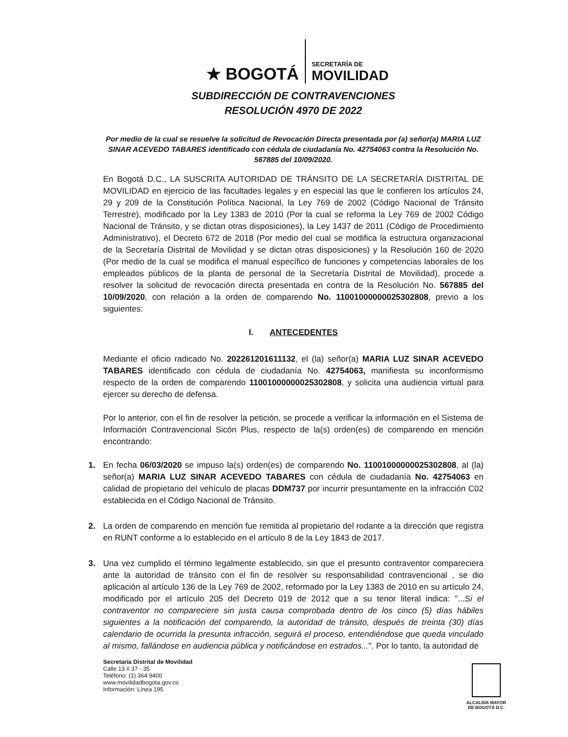★ BOGOTÁ
SECRETARÍA DE
MOVILIDAD
SUBDIRECCIÓN DE CONTRAVENCIONES
RESOLUCIÓN 4970 DE 2022
Por medio de la cual se resuelve la solicitud de Revocación Directa presentada por (a) señor(a) MARIA LUZ SINAR ACEVEDO TABARES identificado con cédula de ciudadanía No. 42754063 contra la Resolución No. 567885 del 10/09/2020.
En Bogotá D.C., LA SUSCRITA AUTORIDAD DE TRÁNSITO DE LA SECRETARÍA DISTRITAL DE MOVILIDAD en ejercicio de las facultades legales y en especial las que le confieren los artículos 24, 29 y 209 de la Constitución Política Nacional, la Ley 769 de 2002 (Código Nacional de Tránsito Terrestre), modificado por la Ley 1383 de 2010 (Por la cual se reforma la Ley 769 de 2002 Código Nacional de Tránsito, y se dictan otras disposiciones), la Ley 1437 de 2011 (Código de Procedimiento Administrativo), el Decreto 672 de 2018 (Por medio del cual se modifica la estructura organizacional de la Secretaría Distrital de Movilidad y se dictan otras disposiciones) y la Resolución 160 de 2020 (Por medio de la cual se modifica el manual específico de funciones y competencias laborales de los empleados públicos de la planta de personal de la Secretaría Distrital de Movilidad), procede a resolver la solicitud de revocación directa presentada en contra de la Resolución No. 567885 del 10/09/2020, con relación a la orden de comparendo No. 11001000000025302808, previo a los siguientes:
I. ANTECEDENTES
Mediante el oficio radicado No. 202261201611132, el (la) señor(a) MARIA LUZ SINAR ACEVEDO TABARES identificado con cédula de ciudadanía No. 42754063, manifiesta su inconformismo respecto de la orden de comparendo 11001000000025302808, y solicita una audiencia virtual para ejercer su derecho de defensa.
Por lo anterior, con el fin de resolver la petición, se procede a verificar la información en el Sistema de Información Contravencional Sicón Plus, respecto de la(s) orden(es) de comparendo en mención encontrando:
1. En fecha 06/03/2020 se impuso la(s) orden(es) de comparendo No. 11001000000025302808, al (la) señor(a) MARIA LUZ SINAR ACEVEDO TABARES con cédula de ciudadanía No. 42754063 en calidad de propietario del vehículo de placas DDM737 por incurrir presuntamente en la infracción C02 establecida en el Código Nacional de Tránsito.
2. La orden de comparendo en mención fue remitida al propietario del rodante a la dirección que registra en RUNT conforme a lo establecido en el artículo 8 de la Ley 1843 de 2017.
3. Una vez cumplido el término legalmente establecido, sin que el presunto contraventor compareciera ante la autoridad de tránsito con el fin de resolver su responsabilidad contravencional , se dio aplicación al artículo 136 de la Ley 769 de 2002, reformado por la Ley 1383 de 2010 en su artículo 24, modificado por el artículo 205 del Decreto 019 de 2012 que a su tenor literal indica: "...Si el contraventor no compareciere sin justa causa comprobada dentro de los cinco (5) días hábiles siguientes a la notificación del comparendo, la autoridad de tránsito, después de treinta (30) días calendario de ocurrida la presunta infracción, seguirá el proceso, entendiéndose que queda vinculado al mismo, fallándose en audiencia pública y notificándose en estrados...". Por lo tanto, la autoridad de
Secretaría Distrital de Movilidad
Calle 13 # 37 - 35
Teléfono: (1) 364 9400
www.movilidadbogota.gov.co
Información: Línea 195
ALCALDÍA MAYOR
DE BOGOTÁ D.C.